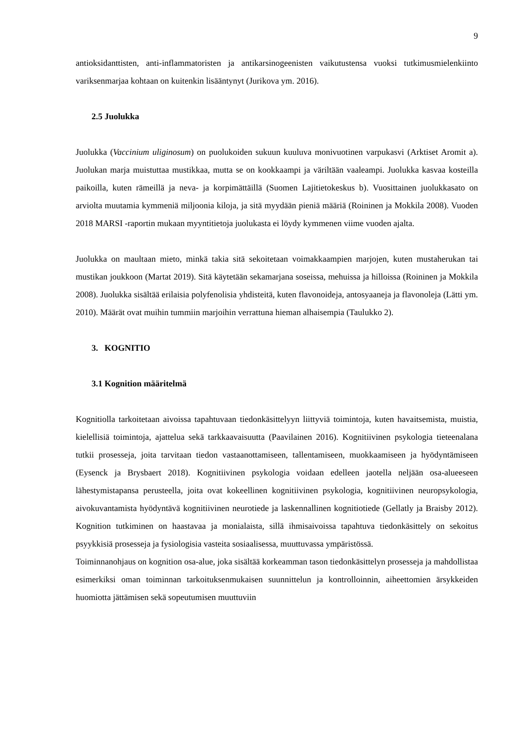9
antioksidanttisten, anti-inflammatoristen ja antikarsinogeenisten vaikutustensa vuoksi tutkimusmielenkiinto variksenmarjaa kohtaan on kuitenkin lisääntynyt (Jurikova ym. 2016).
2.5 Juolukka
Juolukka (Vaccinium uliginosum) on puolukoiden sukuun kuuluva monivuotinen varpukasvi (Arktiset Aromit a). Juolukan marja muistuttaa mustikkaa, mutta se on kookkaampi ja väriltään vaaleampi. Juolukka kasvaa kosteilla paikoilla, kuten rämeillä ja neva- ja korpimättäillä (Suomen Lajitietokeskus b). Vuosittainen juolukkasato on arviolta muutamia kymmeniä miljoonia kiloja, ja sitä myydään pieniä määriä (Roininen ja Mokkila 2008). Vuoden 2018 MARSI -raportin mukaan myyntitietoja juolukasta ei löydy kymmenen viime vuoden ajalta.
Juolukka on maultaan mieto, minkä takia sitä sekoitetaan voimakkaampien marjojen, kuten mustaherukan tai mustikan joukkoon (Martat 2019). Sitä käytetään sekamarjana soseissa, mehuissa ja hilloissa (Roininen ja Mokkila 2008). Juolukka sisältää erilaisia polyfenolisia yhdisteitä, kuten flavonoideja, antosyaaneja ja flavonoleja (Lätti ym. 2010). Määrät ovat muihin tummiin marjoihin verrattuna hieman alhaisempia (Taulukko 2).
3. KOGNITIO
3.1 Kognition määritelmä
Kognitiolla tarkoitetaan aivoissa tapahtuvaan tiedonkäsittelyyn liittyviä toimintoja, kuten havaitsemista, muistia, kielellisiä toimintoja, ajattelua sekä tarkkaavaisuutta (Paavilainen 2016). Kognitiivinen psykologia tieteenalana tutkii prosesseja, joita tarvitaan tiedon vastaanottamiseen, tallentamiseen, muokkaamiseen ja hyödyntämiseen (Eysenck ja Brysbaert 2018). Kognitiivinen psykologia voidaan edelleen jaotella neljään osa-alueeseen lähestymistapansa perusteella, joita ovat kokeellinen kognitiivinen psykologia, kognitiivinen neuropsykologia, aivokuvantamista hyödyntävä kognitiivinen neurotiede ja laskennallinen kognitiotiede (Gellatly ja Braisby 2012). Kognition tutkiminen on haastavaa ja monialaista, sillä ihmisaivoissa tapahtuva tiedonkäsittely on sekoitus psyykkisiä prosesseja ja fysiologisia vasteita sosiaalisessa, muuttuvassa ympäristössä.
Toiminnanohjaus on kognition osa-alue, joka sisältää korkeamman tason tiedonkäsittelyn prosesseja ja mahdollistaa esimerkiksi oman toiminnan tarkoituksenmukaisen suunnittelun ja kontrolloinnin, aiheettomien ärsykkeiden huomiotta jättämisen sekä sopeutumisen muuttuviin